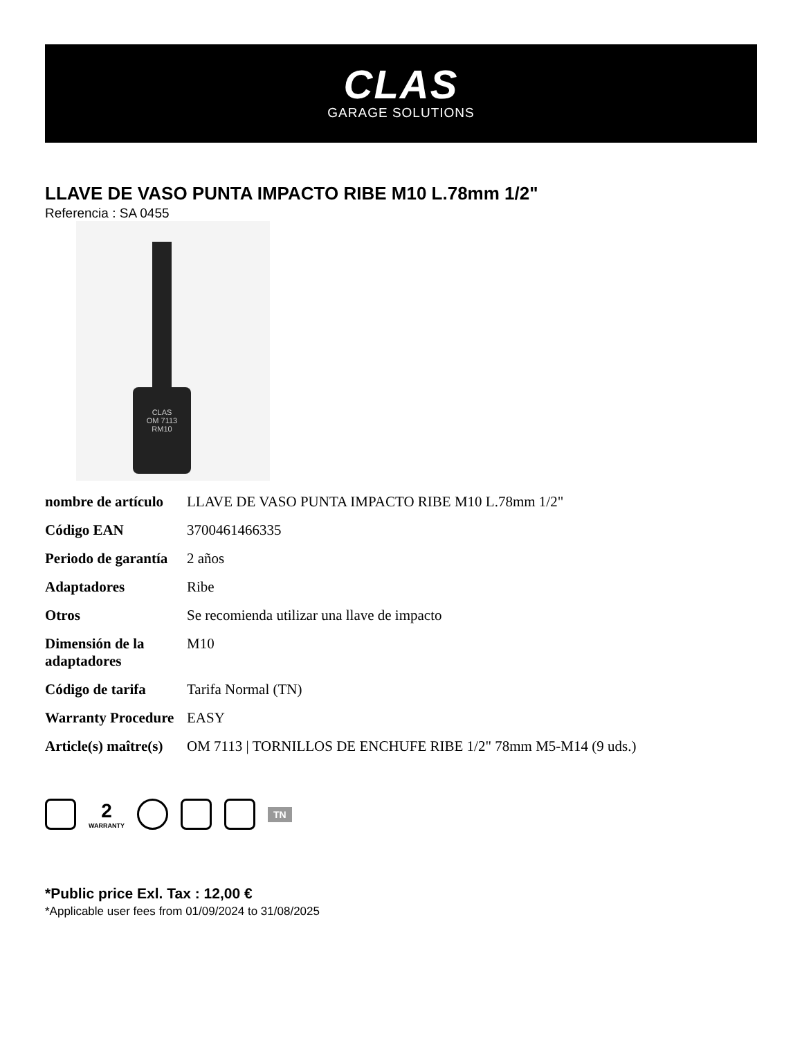CLAS
GARAGE SOLUTIONS
LLAVE DE VASO PUNTA IMPACTO RIBE M10 L.78mm 1/2"
Referencia : SA 0455
CLAS
OM 7113
RM10
| nombre de artículo | LLAVE DE VASO PUNTA IMPACTO RIBE M10 L.78mm 1/2" |
| Código EAN | 3700461466335 |
| Periodo de garantía | 2 años |
| Adaptadores | Ribe |
| Otros | Se recomienda utilizar una llave de impacto |
| Dimensión de la adaptadores | M10 |
| Código de tarifa | Tarifa Normal (TN) |
| Warranty Procedure | EASY |
| Article(s) maître(s) | OM 7113 / TORNILLOS DE ENCHUFE RIBE 1/2" 78mm M5-M14 (9 uds.) |
2
WARRANTY
TN
*Public price Exl. Tax : 12,00 €
*Applicable user fees from 01/09/2024 to 31/08/2025